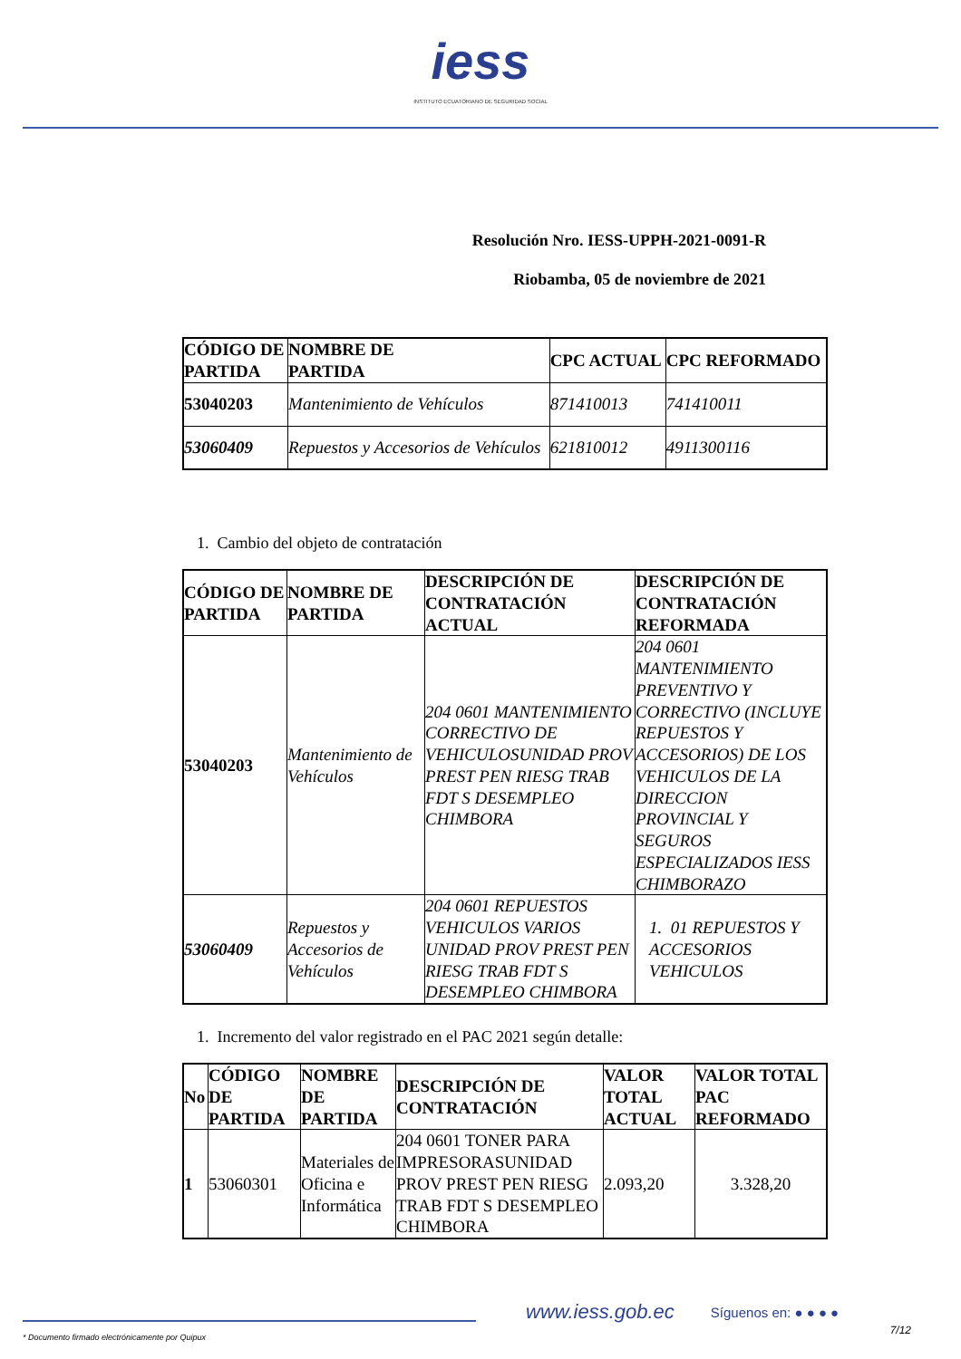iess
INSTITUTO ECUATORIANO DE SEGURIDAD SOCIAL
Resolución Nro. IESS-UPPH-2021-0091-R
Riobamba, 05 de noviembre de 2021
| CÓDIGO DE PARTIDA | NOMBRE DE PARTIDA | CPC ACTUAL | CPC REFORMADO |
| --- | --- | --- | --- |
| 53040203 | Mantenimiento de Vehículos | 871410013 | 741410011 |
| 53060409 | Repuestos y Accesorios de Vehículos | 621810012 | 4911300116 |
1. Cambio del objeto de contratación
| CÓDIGO DE PARTIDA | NOMBRE DE PARTIDA | DESCRIPCIÓN DE CONTRATACIÓN ACTUAL | DESCRIPCIÓN DE CONTRATACIÓN REFORMADA |
| --- | --- | --- | --- |
| 53040203 | Mantenimiento de Vehículos | 204 0601 MANTENIMIENTO CORRECTIVO DE VEHICULOSUNIDAD PROV PREST PEN RIESG TRAB FDT S DESEMPLEO CHIMBORA | 204 0601 MANTENIMIENTO PREVENTIVO Y CORRECTIVO (INCLUYE REPUESTOS Y ACCESORIOS) DE LOS VEHICULOS DE LA DIRECCION PROVINCIAL Y SEGUROS ESPECIALIZADOS IESS CHIMBORAZO |
| 53060409 | Repuestos y Accesorios de Vehículos | 204 0601 REPUESTOS VEHICULOS VARIOS UNIDAD PROV PREST PEN RIESG TRAB FDT S DESEMPLEO CHIMBORA | 1. 01 REPUESTOS Y ACCESORIOS VEHICULOS |
1. Incremento del valor registrado en el PAC 2021 según detalle:
| No | CÓDIGO DE PARTIDA | NOMBRE DE PARTIDA | DESCRIPCIÓN DE CONTRATACIÓN | VALOR TOTAL ACTUAL | VALOR TOTAL PAC REFORMADO |
| --- | --- | --- | --- | --- | --- |
| 1 | 53060301 | Materiales de Oficina e Informática | 204 0601 TONER PARA IMPRESORASUNIDAD PROV PREST PEN RIESG TRAB FDT S DESEMPLEO CHIMBORA | 2.093,20 | 3.328,20 |
www.iess.gob.ec
Síguenos en: ● ● ● ●
* Documento firmado electrónicamente por Quipux 7/12